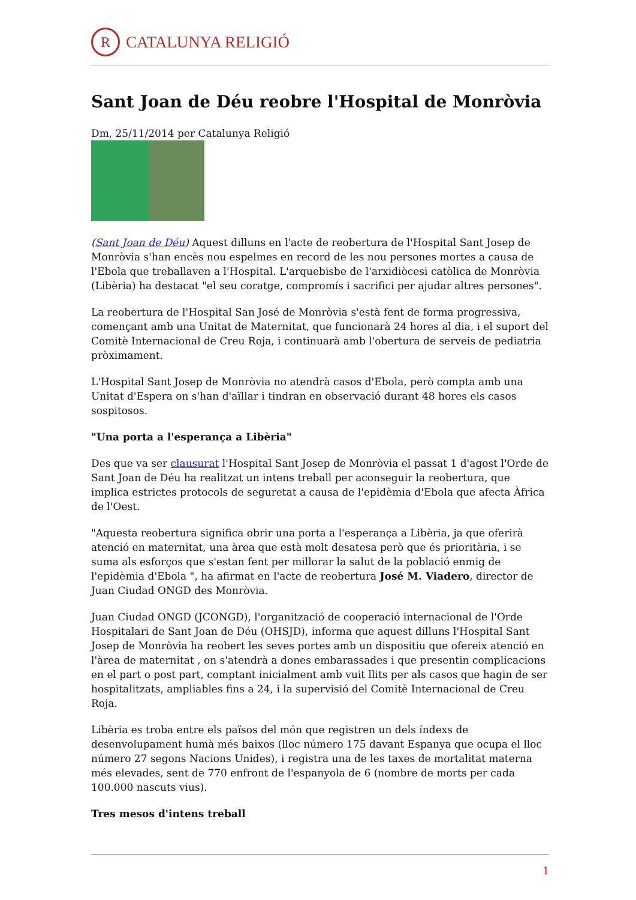R
CATALUNYA RELIGIÓ
Sant Joan de Déu reobre l'Hospital de Monròvia
Dm, 25/11/2014 per Catalunya Religió
(Sant Joan de Déu) Aquest dilluns en l'acte de reobertura de l'Hospital Sant Josep de Monròvia s'han encès nou espelmes en record de les nou persones mortes a causa de l'Ebola que treballaven a l'Hospital. L'arquebisbe de l'arxidiòcesi catòlica de Monròvia (Libèria) ha destacat "el seu coratge, compromís i sacrifici per ajudar altres persones".
La reobertura de l'Hospital San José de Monròvia s'està fent de forma progressiva, començant amb una Unitat de Maternitat, que funcionarà 24 hores al dia, i el suport del Comitè Internacional de Creu Roja, i continuarà amb l'obertura de serveis de pediatria pròximament.
L'Hospital Sant Josep de Monròvia no atendrà casos d'Ebola, però compta amb una Unitat d'Espera on s'han d'aïllar i tindran en observació durant 48 hores els casos sospitosos.
"Una porta a l'esperança a Libèria"
Des que va ser clausurat l'Hospital Sant Josep de Monròvia el passat 1 d'agost l'Orde de Sant Joan de Déu ha realitzat un intens treball per aconseguir la reobertura, que implica estrictes protocols de seguretat a causa de l'epidèmia d'Ebola que afecta Àfrica de l'Oest.
"Aquesta reobertura significa obrir una porta a l'esperança a Libèria, ja que oferirà atenció en maternitat, una àrea que està molt desatesa però que és prioritària, i se suma als esforços que s'estan fent per millorar la salut de la població enmig de l'epidèmia d'Ebola ", ha afirmat en l'acte de reobertura José M. Viadero, director de Juan Ciudad ONGD des Monròvia.
Juan Ciudad ONGD (JCONGD), l'organització de cooperació internacional de l'Orde Hospitalari de Sant Joan de Déu (OHSJD), informa que aquest dilluns l'Hospital Sant Josep de Monròvia ha reobert les seves portes amb un dispositiu que ofereix atenció en l'àrea de maternitat , on s'atendrà a dones embarassades i que presentin complicacions en el part o post part, comptant inicialment amb vuit llits per als casos que hagin de ser hospitalitzats, ampliables fins a 24, i la supervisió del Comitè Internacional de Creu Roja.
Libèria es troba entre els països del món que registren un dels índexs de desenvolupament humà més baixos (lloc número 175 davant Espanya que ocupa el lloc número 27 segons Nacions Unides), i registra una de les taxes de mortalitat materna més elevades, sent de 770 enfront de l'espanyola de 6 (nombre de morts per cada 100.000 nascuts vius).
Tres mesos d'intens treball
1